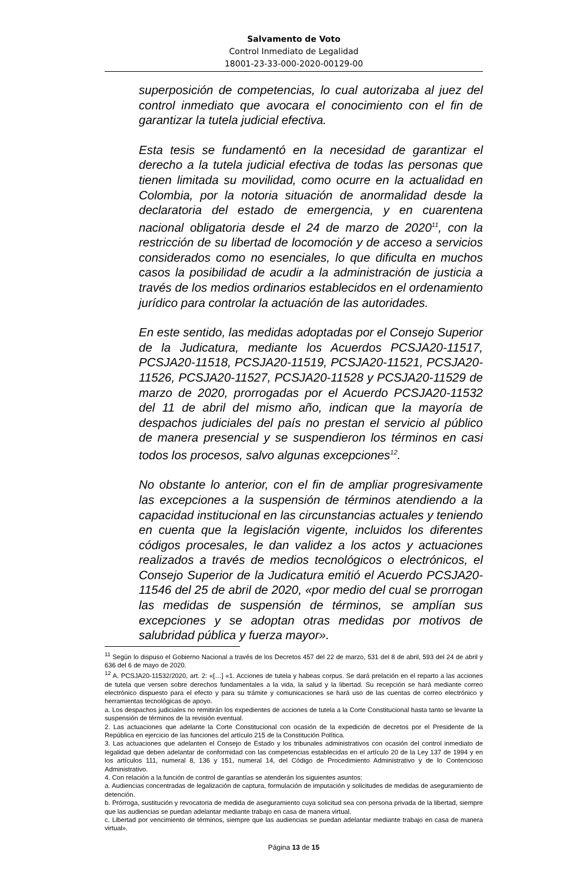Salvamento de Voto
Control Inmediato de Legalidad
18001-23-33-000-2020-00129-00
superposición de competencias, lo cual autorizaba al juez del control inmediato que avocara el conocimiento con el fin de garantizar la tutela judicial efectiva.
Esta tesis se fundamentó en la necesidad de garantizar el derecho a la tutela judicial efectiva de todas las personas que tienen limitada su movilidad, como ocurre en la actualidad en Colombia, por la notoria situación de anormalidad desde la declaratoria del estado de emergencia, y en cuarentena nacional obligatoria desde el 24 de marzo de 2020<sup>11</sup>, con la restricción de su libertad de locomoción y de acceso a servicios considerados como no esenciales, lo que dificulta en muchos casos la posibilidad de acudir a la administración de justicia a través de los medios ordinarios establecidos en el ordenamiento jurídico para controlar la actuación de las autoridades.
En este sentido, las medidas adoptadas por el Consejo Superior de la Judicatura, mediante los Acuerdos PCSJA20-11517, PCSJA20-11518, PCSJA20-11519, PCSJA20-11521, PCSJA20-11526, PCSJA20-11527, PCSJA20-11528 y PCSJA20-11529 de marzo de 2020, prorrogadas por el Acuerdo PCSJA20-11532 del 11 de abril del mismo año, indican que la mayoría de despachos judiciales del país no prestan el servicio al público de manera presencial y se suspendieron los términos en casi todos los procesos, salvo algunas excepciones<sup>12</sup>.
No obstante lo anterior, con el fin de ampliar progresivamente las excepciones a la suspensión de términos atendiendo a la capacidad institucional en las circunstancias actuales y teniendo en cuenta que la legislación vigente, incluidos los diferentes códigos procesales, le dan validez a los actos y actuaciones realizados a través de medios tecnológicos o electrónicos, el Consejo Superior de la Judicatura emitió el Acuerdo PCSJA20-11546 del 25 de abril de 2020, «por medio del cual se prorrogan las medidas de suspensión de términos, se amplían sus excepciones y se adoptan otras medidas por motivos de salubridad pública y fuerza mayor».
<sup>11</sup> Según lo dispuso el Gobierno Nacional a través de los Decretos 457 del 22 de marzo, 531 del 8 de abril, 593 del 24 de abril y 636 del 6 de mayo de 2020.
<sup>12</sup> A. PCSJA20-11532/2020, art. 2: «[…] «1. Acciones de tutela y habeas corpus. Se dará prelación en el reparto a las acciones de tutela que versen sobre derechos fundamentales a la vida, la salud y la libertad. Su recepción se hará mediante correo electrónico dispuesto para el efecto y para su trámite y comunicaciones se hará uso de las cuentas de correo electrónico y herramientas tecnológicas de apoyo.
a. Los despachos judiciales no remitirán los expedientes de acciones de tutela a la Corte Constitucional hasta tanto se levante la suspensión de términos de la revisión eventual.
2. Las actuaciones que adelante la Corte Constitucional con ocasión de la expedición de decretos por el Presidente de la República en ejercicio de las funciones del artículo 215 de la Constitución Política.
3. Las actuaciones que adelanten el Consejo de Estado y los tribunales administrativos con ocasión del control inmediato de legalidad que deben adelantar de conformidad con las competencias establecidas en el artículo 20 de la Ley 137 de 1994 y en los artículos 111, numeral 8, 136 y 151, numeral 14, del Código de Procedimiento Administrativo y de lo Contencioso Administrativo.
4. Con relación a la función de control de garantías se atenderán los siguientes asuntos:
a. Audiencias concentradas de legalización de captura, formulación de imputación y solicitudes de medidas de aseguramiento de detención.
b. Prórroga, sustitución y revocatoria de medida de aseguramiento cuya solicitud sea con persona privada de la libertad, siempre que las audiencias se puedan adelantar mediante trabajo en casa de manera virtual.
c. Libertad por vencimiento de términos, siempre que las audiencias se puedan adelantar mediante trabajo en casa de manera virtual».
Página 13 de 15